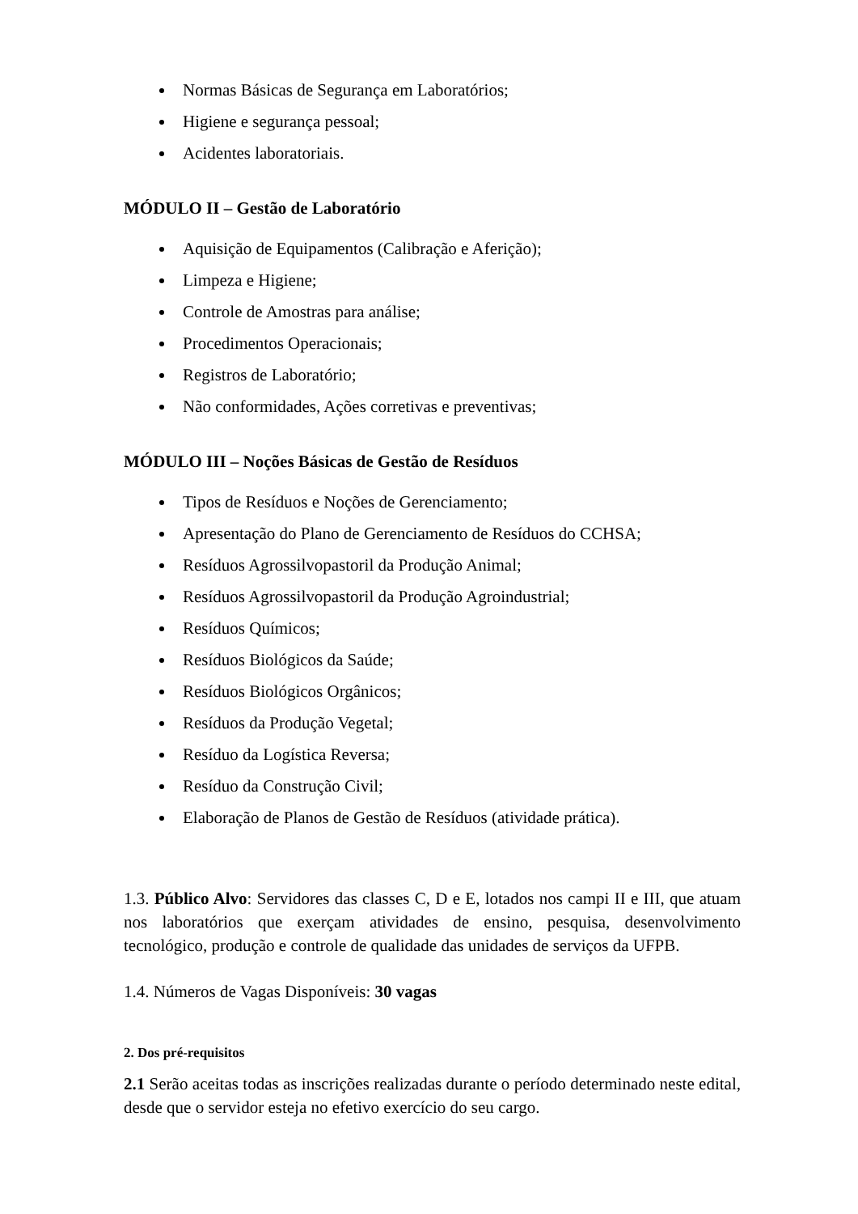Normas Básicas de Segurança em Laboratórios;
Higiene e segurança pessoal;
Acidentes laboratoriais.
MÓDULO II – Gestão de Laboratório
Aquisição de Equipamentos (Calibração e Aferição);
Limpeza e Higiene;
Controle de Amostras para análise;
Procedimentos Operacionais;
Registros de Laboratório;
Não conformidades, Ações corretivas e preventivas;
MÓDULO III – Noções Básicas de Gestão de Resíduos
Tipos de Resíduos e Noções de Gerenciamento;
Apresentação do Plano de Gerenciamento de Resíduos do CCHSA;
Resíduos Agrossilvopastoril da Produção Animal;
Resíduos Agrossilvopastoril da Produção Agroindustrial;
Resíduos Químicos;
Resíduos Biológicos da Saúde;
Resíduos Biológicos Orgânicos;
Resíduos da Produção Vegetal;
Resíduo da Logística Reversa;
Resíduo da Construção Civil;
Elaboração de Planos de Gestão de Resíduos (atividade prática).
1.3. Público Alvo: Servidores das classes C, D e E, lotados nos campi II e III, que atuam nos laboratórios que exerçam atividades de ensino, pesquisa, desenvolvimento tecnológico, produção e controle de qualidade das unidades de serviços da UFPB.
1.4. Números de Vagas Disponíveis: 30 vagas
2. Dos pré-requisitos
2.1 Serão aceitas todas as inscrições realizadas durante o período determinado neste edital, desde que o servidor esteja no efetivo exercício do seu cargo.